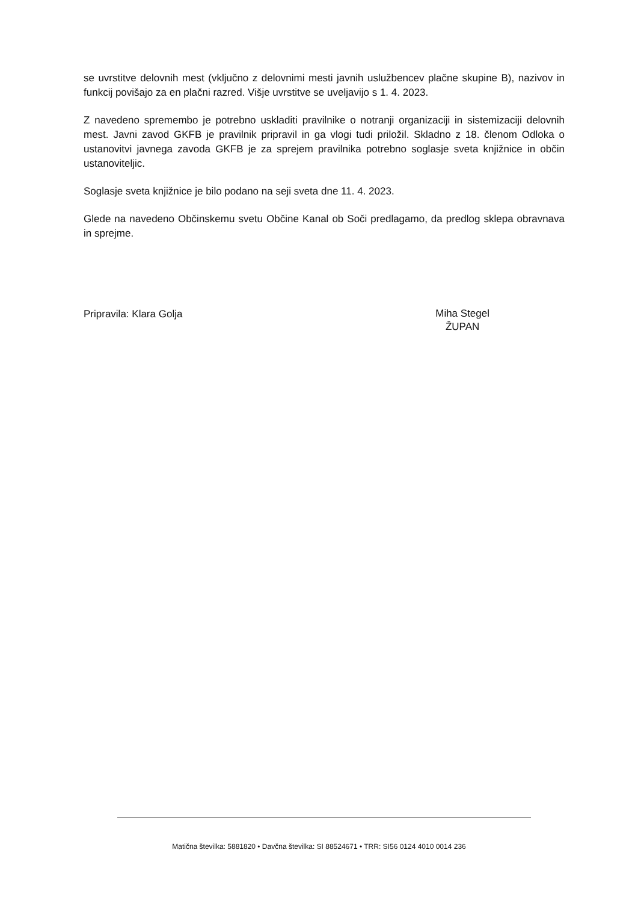se uvrstitve delovnih mest (vključno z delovnimi mesti javnih uslužbencev plačne skupine B), nazivov in funkcij povišajo za en plačni razred. Višje uvrstitve se uveljavijo s 1. 4. 2023.
Z navedeno spremembo je potrebno uskladiti pravilnike o notranji organizaciji in sistemizaciji delovnih mest. Javni zavod GKFB je pravilnik pripravil in ga vlogi tudi priložil. Skladno z 18. členom Odloka o ustanovitvi javnega zavoda GKFB je za sprejem pravilnika potrebno soglasje sveta knjižnice in občin ustanoviteljic.
Soglasje sveta knjižnice je bilo podano na seji sveta dne 11. 4. 2023.
Glede na navedeno Občinskemu svetu Občine Kanal ob Soči predlagamo, da predlog sklepa obravnava in sprejme.
Pripravila: Klara Golja
Miha Stegel
ŽUPAN
Matična številka: 5881820 • Davčna številka: SI 88524671 • TRR: SI56 0124 4010 0014 236